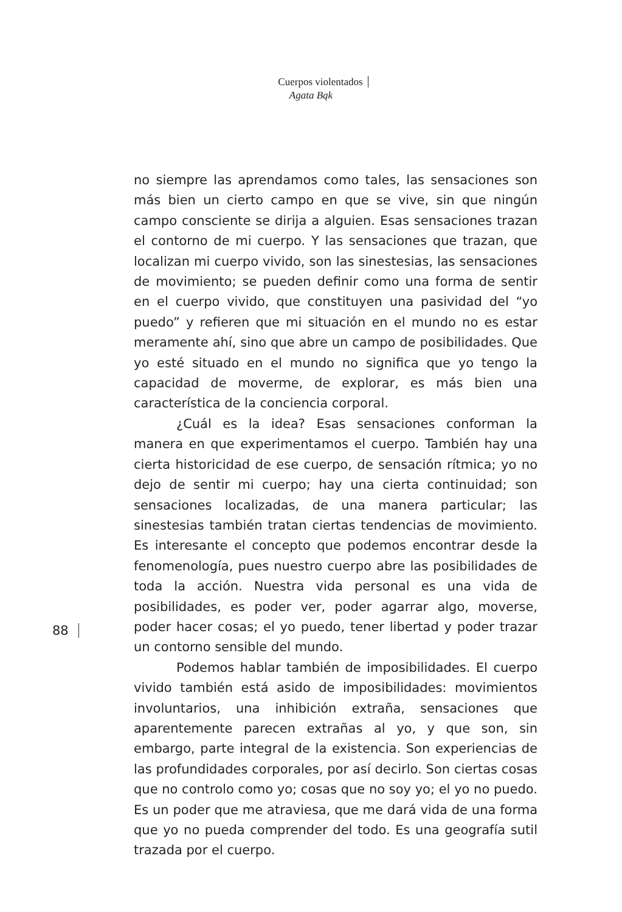Cuerpos violentados
Agata Bąk
no siempre las aprendamos como tales, las sensaciones son más bien un cierto campo en que se vive, sin que ningún campo consciente se dirija a alguien. Esas sensaciones trazan el contorno de mi cuerpo. Y las sensaciones que trazan, que localizan mi cuerpo vivido, son las sinestesias, las sensaciones de movimiento; se pueden definir como una forma de sentir en el cuerpo vivido, que constituyen una pasividad del “yo puedo” y refieren que mi situación en el mundo no es estar meramente ahí, sino que abre un campo de posibilidades. Que yo esté situado en el mundo no significa que yo tengo la capacidad de moverme, de explorar, es más bien una característica de la conciencia corporal.
¿Cuál es la idea? Esas sensaciones conforman la manera en que experimentamos el cuerpo. También hay una cierta historicidad de ese cuerpo, de sensación rítmica; yo no dejo de sentir mi cuerpo; hay una cierta continuidad; son sensaciones localizadas, de una manera particular; las sinestesias también tratan ciertas tendencias de movimiento. Es interesante el concepto que podemos encontrar desde la fenomenología, pues nuestro cuerpo abre las posibilidades de toda la acción. Nuestra vida personal es una vida de posibilidades, es poder ver, poder agarrar algo, moverse, poder hacer cosas; el yo puedo, tener libertad y poder trazar un contorno sensible del mundo.
Podemos hablar también de imposibilidades. El cuerpo vivido también está asido de imposibilidades: movimientos involuntarios, una inhibición extraña, sensaciones que aparentemente parecen extrañas al yo, y que son, sin embargo, parte integral de la existencia. Son experiencias de las profundidades corporales, por así decirlo. Son ciertas cosas que no controlo como yo; cosas que no soy yo; el yo no puedo. Es un poder que me atraviesa, que me dará vida de una forma que yo no pueda comprender del todo. Es una geografía sutil trazada por el cuerpo.
88